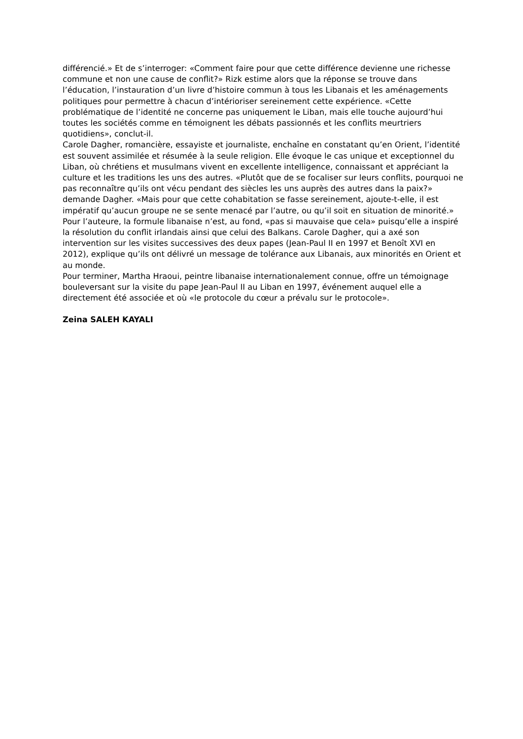différencié.» Et de s’interroger: «Comment faire pour que cette différence devienne une richesse commune et non une cause de conflit?» Rizk estime alors que la réponse se trouve dans l’éducation, l’instauration d’un livre d’histoire commun à tous les Libanais et les aménagements politiques pour permettre à chacun d’intérioriser sereinement cette expérience. «Cette problématique de l’identité ne concerne pas uniquement le Liban, mais elle touche aujourd’hui toutes les sociétés comme en témoignent les débats passionnés et les conflits meurtriers quotidiens», conclut-il.
Carole Dagher, romancière, essayiste et journaliste, enchaîne en constatant qu’en Orient, l’identité est souvent assimilée et résumée à la seule religion. Elle évoque le cas unique et exceptionnel du Liban, où chrétiens et musulmans vivent en excellente intelligence, connaissant et appréciant la culture et les traditions les uns des autres. «Plutôt que de se focaliser sur leurs conflits, pourquoi ne pas reconnaître qu’ils ont vécu pendant des siècles les uns auprès des autres dans la paix?» demande Dagher. «Mais pour que cette cohabitation se fasse sereinement, ajoute-t-elle, il est impératif qu’aucun groupe ne se sente menacé par l’autre, ou qu’il soit en situation de minorité.» Pour l’auteure, la formule libanaise n’est, au fond, «pas si mauvaise que cela» puisqu’elle a inspiré la résolution du conflit irlandais ainsi que celui des Balkans. Carole Dagher, qui a axé son intervention sur les visites successives des deux papes (Jean-Paul II en 1997 et Benoît XVI en 2012), explique qu’ils ont délivré un message de tolérance aux Libanais, aux minorités en Orient et au monde.
Pour terminer, Martha Hraoui, peintre libanaise internationalement connue, offre un témoignage bouleversant sur la visite du pape Jean-Paul II au Liban en 1997, événement auquel elle a directement été associée et où «le protocole du cœur a prévalu sur le protocole».
Zeina SALEH KAYALI